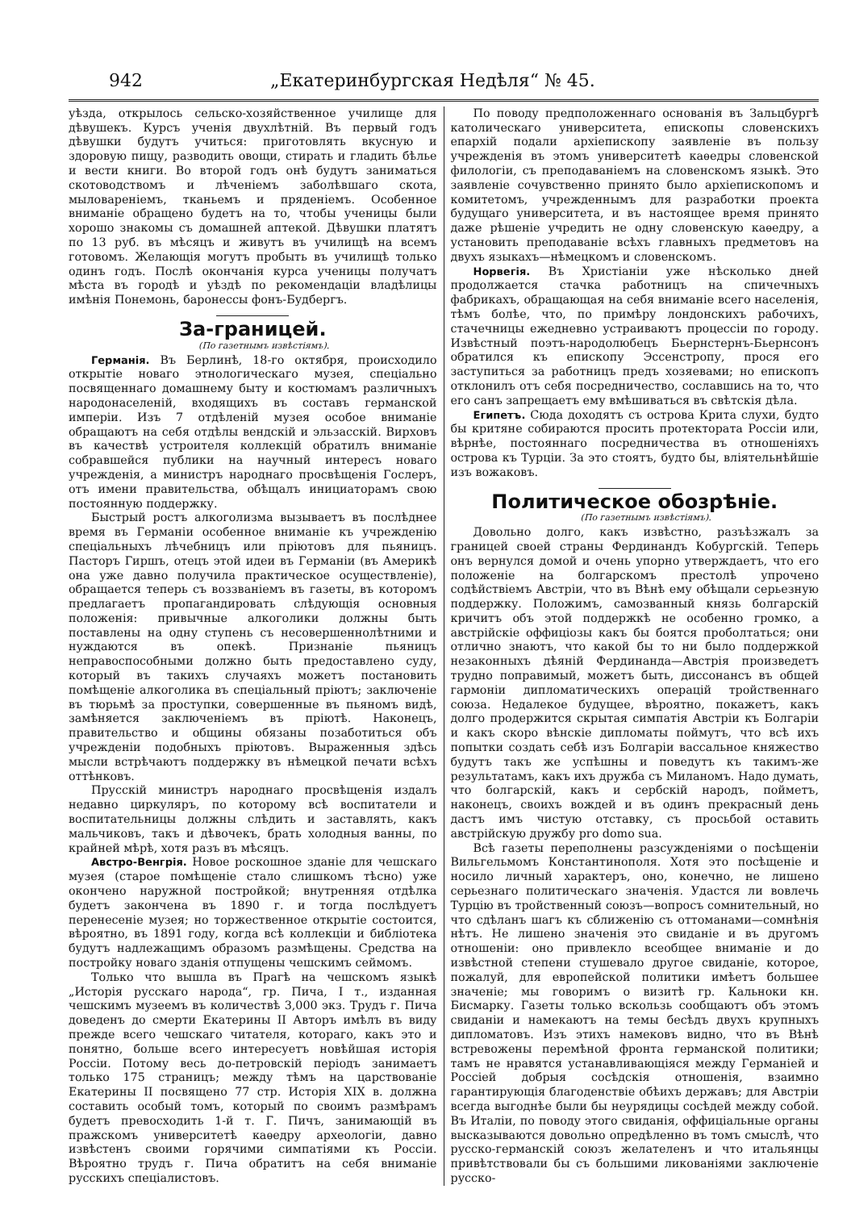942 „Екатеринбургская Недѣля“ № 45.
уѣзда, открылось сельско-хозяйственное училище для дѣвушекъ. Курсъ ученія двухлѣтній. Въ первый годъ дѣвушки будутъ учиться: приготовлять вкусную и здоровую пищу, разводить овощи, стирать и гладить бѣлье и вести книги. Во второй годъ онѣ будутъ заниматься скотоводствомъ и лѣченіемъ заболѣвшаго скота, мыловареніемъ, тканьемъ и пряденіемъ. Особенное вниманіе обращено будетъ на то, чтобы ученицы были хорошо знакомы съ домашней аптекой. Дѣвушки платятъ по 13 руб. въ мѣсяцъ и живутъ въ училищѣ на всемъ готовомъ. Желающія могутъ пробыть въ училищѣ только одинъ годъ. Послѣ окончанія курса ученицы получатъ мѣста въ городѣ и уѣздѣ по рекомендаціи владѣлицы имѣнія Понемонь, баронессы фонъ-Будбергъ.
За-границей.
(По газетнымъ извѣстіямъ).
Германія. Въ Берлинѣ, 18-го октября, происходило открытіе новаго этнологическаго музея, спеціально посвященнаго домашнему быту и костюмамъ различныхъ народонаселеній, входящихъ въ составъ германской имперіи. Изъ 7 отдѣленій музея особое вниманіе обращаютъ на себя отдѣлы вендскій и эльзасскій. Вирховъ въ качествѣ устроителя коллекцій обратилъ вниманіе собравшейся публики на научный интересъ новаго учрежденія, а министръ народнаго просвѣщенія Гослеръ, отъ имени правительства, обѣщалъ инициаторамъ свою постоянную поддержку.
Быстрый ростъ алкоголизма вызываетъ въ послѣднее время въ Германіи особенное вниманіе къ учрежденію спеціальныхъ лѣчебницъ или пріютовъ для пьяницъ. Пасторъ Гиршъ, отецъ этой идеи въ Германіи (въ Америкѣ она уже давно получила практическое осуществленіе), обращается теперь съ воззваніемъ въ газеты, въ которомъ предлагаетъ пропагандировать слѣдующія основныя положенія: привычные алкоголики должны быть поставлены на одну ступень съ несовершеннолѣтними и нуждаются въ опекѣ. Признаніе пьяницъ неправоспособными должно быть предоставлено суду, который въ такихъ случаяхъ можетъ постановить помѣщеніе алкоголика въ спеціальный пріютъ; заключеніе въ тюрьмѣ за проступки, совершенные въ пьяномъ видѣ, замѣняется заключеніемъ въ пріютѣ. Наконецъ, правительство и общины обязаны позаботиться объ учрежденіи подобныхъ пріютовъ. Выраженныя здѣсь мысли встрѣчаютъ поддержку въ нѣмецкой печати всѣхъ оттѣнковъ.
Прусскій министръ народнаго просвѣщенія издалъ недавно циркуляръ, по которому всѣ воспитатели и воспитательницы должны слѣдить и заставлять, какъ мальчиковъ, такъ и дѣвочекъ, брать холодныя ванны, по крайней мѣрѣ, хотя разъ въ мѣсяцъ.
Австро-Венгрія. Новое роскошное зданіе для чешскаго музея (старое помѣщеніе стало слишкомъ тѣсно) уже окончено наружной постройкой; внутренняя отдѣлка будетъ закончена въ 1890 г. и тогда послѣдуетъ перенесеніе музея; но торжественное открытіе состоится, вѣроятно, въ 1891 году, когда всѣ коллекціи и библіотека будутъ надлежащимъ образомъ размѣщены. Средства на постройку новаго зданія отпущены чешскимъ сеймомъ.
Только что вышла въ Прагѣ на чешскомъ языкѣ „Исторія русскаго народа“, гр. Пича, I т., изданная чешскимъ музеемъ въ количествѣ 3,000 экз. Трудъ г. Пича доведенъ до смерти Екатерины II Авторъ имѣлъ въ виду прежде всего чешскаго читателя, котораго, какъ это и понятно, больше всего интересуетъ новѣйшая исторія Россіи. Потому весь до-петровскій періодъ занимаетъ только 175 страницъ; между тѣмъ на царствованіе Екатерины II посвящено 77 стр. Исторія XIX в. должна составить особый томъ, который по своимъ размѣрамъ будетъ превосходить 1-й т. Г. Пичъ, занимающій въ пражскомъ университетѣ каѳедру археологіи, давно извѣстенъ своими горячими симпатіями къ Россіи. Вѣроятно трудъ г. Пича обратитъ на себя вниманіе русскихъ спеціалистовъ.
По поводу предположеннаго основанія въ Зальцбургѣ католическаго университета, епископы словенскихъ епархій подали архіепископу заявленіе въ пользу учрежденія въ этомъ университетѣ каѳедры словенской филологіи, съ преподаваніемъ на словенскомъ языкѣ. Это заявленіе сочувственно принято было архіепископомъ и комитетомъ, учрежденнымъ для разработки проекта будущаго университета, и въ настоящее время принято даже рѣшеніе учредить не одну словенскую каѳедру, а установить преподаваніе всѣхъ главныхъ предметовъ на двухъ языкахъ—нѣмецкомъ и словенскомъ.
Норвегія. Въ Христіаніи уже нѣсколько дней продолжается стачка работницъ на спичечныхъ фабрикахъ, обращающая на себя вниманіе всего населенія, тѣмъ болѣе, что, по примѣру лондонскихъ рабочихъ, стачечницы ежедневно устраиваютъ процессіи по городу. Извѣстный поэтъ-народолюбецъ Бьернстернъ-Бьернсонъ обратился къ епископу Эссенстропу, прося его заступиться за работницъ предъ хозяевами; но епископъ отклонилъ отъ себя посредничество, сославшись на то, что его санъ запрещаетъ ему вмѣшиваться въ свѣтскія дѣла.
Египетъ. Сюда доходятъ съ острова Крита слухи, будто бы критяне собираются просить протектората Россіи или, вѣрнѣе, постояннаго посредничества въ отношеніяхъ острова къ Турціи. За это стоятъ, будто бы, вліятельнѣйшіе изъ вожаковъ.
Политическое обозрѣніе.
(По газетнымъ извѣстіямъ).
Довольно долго, какъ извѣстно, разъѣзжалъ за границей своей страны Фердинандъ Кобургскій. Теперь онъ вернулся домой и очень упорно утверждаетъ, что его положеніе на болгарскомъ престолѣ упрочено содѣйствіемъ Австріи, что въ Вѣнѣ ему обѣщали серьезную поддержку. Положимъ, самозванный князь болгарскій кричитъ объ этой поддержкѣ не особенно громко, а австрійскіе оффиціозы какъ бы боятся проболтаться; они отлично знаютъ, что какой бы то ни было поддержкой незаконныхъ дѣяній Фердинанда—Австрія произведетъ трудно поправимый, можетъ быть, диссонансъ въ общей гармоніи дипломатическихъ операцій тройственнаго союза. Недалекое будущее, вѣроятно, покажетъ, какъ долго продержится скрытая симпатія Австріи къ Болгаріи и какъ скоро вѣнскіе дипломаты поймутъ, что всѣ ихъ попытки создать себѣ изъ Болгаріи вассальное княжество будутъ такъ же успѣшны и поведутъ къ такимъ-же результатамъ, какъ ихъ дружба съ Миланомъ. Надо думать, что болгарскій, какъ и сербскій народъ, пойметъ, наконецъ, своихъ вождей и въ одинъ прекрасный день дастъ имъ чистую отставку, съ просьбой оставить австрійскую дружбу pro domo sua.
Всѣ газеты переполнены разсужденіями о посѣщеніи Вильгельмомъ Константинополя. Хотя это посѣщеніе и носило личный характеръ, оно, конечно, не лишено серьезнаго политическаго значенія. Удастся ли вовлечь Турцію въ тройственный союзъ—вопросъ сомнительный, но что сдѣланъ шагъ къ сближенію съ оттоманами—сомнѣнія нѣтъ. Не лишено значенія это свиданіе и въ другомъ отношеніи: оно привлекло всеобщее вниманіе и до извѣстной степени стушевало другое свиданіе, которое, пожалуй, для европейской политики имѣетъ большее значеніе; мы говоримъ о визитѣ гр. Кальноки кн. Бисмарку. Газеты только вскользь сообщаютъ объ этомъ свиданіи и намекаютъ на темы бесѣдъ двухъ крупныхъ дипломатовъ. Изъ этихъ намековъ видно, что въ Вѣнѣ встревожены перемѣной фронта германской политики; тамъ не нравятся устанавливающіяся между Германіей и Россіей добрыя сосѣдскія отношенія, взаимно гарантирующія благоденствіе обѣихъ державъ; для Австріи всегда выгоднѣе были бы неурядицы сосѣдей между собой. Въ Италіи, по поводу этого свиданія, оффиціальные органы высказываются довольно опредѣленно въ томъ смыслѣ, что русско-германскій союзъ желателенъ и что итальянцы привѣтствовали бы съ большими ликованіями заключеніе русско-